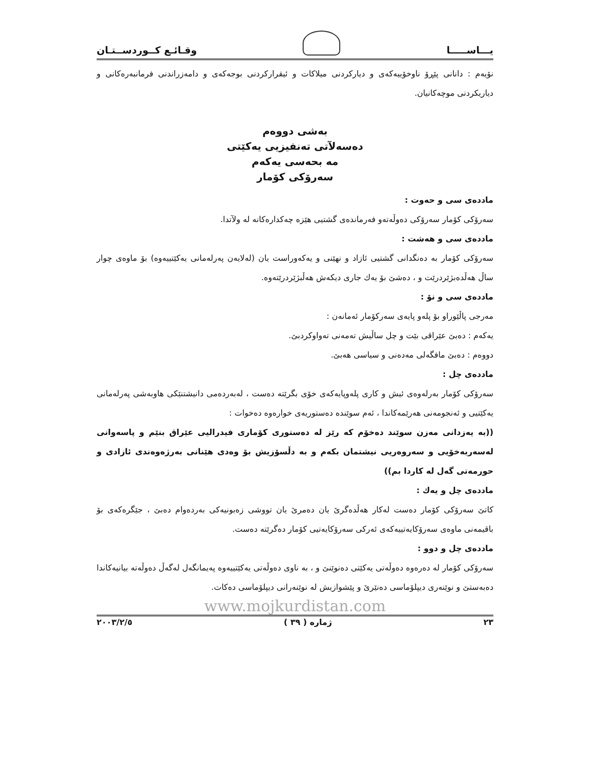يـــاســـــا وقـائـع كــوردســتـان
نۆیەم : دانانی پێڕۆ ناوخۆییەکەی و دیارکردنی میلاکات و ئیقرارکردنی بوجەکەی و دامەزراندنی فرمانبەرەکانی و دیاریکردنی موچەکانیان.
بەشی دووەم
دەسەلآتی تەنفیزیی یەکێتی
مە بحەسی یەکەم
سەرۆکی کۆمار
ماددەی سی و حەوت :
سەرۆکی کۆمار سەرۆکی دەوڵەتەو فەرماندەی گشتیی هێزە چەکدارەکانە لە ولآتدا.
ماددەی سی و هەشت :
سەرۆکی کۆمار بە دەنگدانی گشتیی ئازاد و نهێنی و یەکەوراست یان (لەلایەن پەرلەمانی یەکێتییەوە) بۆ ماوەی چوار ساڵ هەڵدەبژێردرێت و ، دەشێ بۆ یەك جاری دیکەش هەڵبژێردرێتەوە.
ماددەی سی و نۆ :
مەرجی پاڵێوراو بۆ پلەو پایەی سەرکۆمار ئەمانەن :
یەکەم : دەبێ عێراقی بێت و چل ساڵیش تەمەنی تەواوکردبێ.
دووەم : دەبێ مافگەلی مەدەنی و سیاسی هەبێ.
ماددەی چل :
سەرۆکی کۆمار بەرلەوەی ئیش و کاری پلەوپایەکەی خۆی بگرێتە دەست ، لەبەردەمی دانیشتنێکی هاوبەشی پەرلەمانی یەکێتیی و ئەنجومەنی هەرێمەکاندا ، ئەم سوێندە دەستوریەی خوارەوە دەخوات :
((بە یەزدانی مەزن سوێند دەخۆم کە رێز لە دەستوری کۆماری فیدرالیی عێراق بنێم و پاسەوانی لەسەربەخۆیی و سەروەریی نیشتمان بکەم و بە دڵسۆزیش بۆ وەدی هێنانی بەرژەوەندی ئازادی و حورمەتی گەل لە کاردا بم))
ماددەی چل و یەك :
کاتێ سەرۆکی کۆمار دەست لەکار هەڵدەگرێ یان دەمرێ یان تووشی زەبونیەکی بەردەوام دەبێ ، جێگرەکەی بۆ باقیمەنی ماوەی سەرۆکایەتییەکەی ئەرکی سەرۆکایەتیی کۆمار دەگرێتە دەست.
ماددەی چل و دوو :
سەرۆکی کۆمار لە دەرەوە دەوڵەتی یەکێتی دەنوێنێ و ، بە ناوی دەوڵەتی یەکێتییەوە پەیمانگەل لەگەڵ دەوڵەتە بیانیەکاندا دەبەستێ و نوێنەری دیپلۆماسی دەنێرێ و پێشوازیش لە نوێنەرانی دیپلۆماسی دەکات.
www.mojkurdistan.com
٢٣ ژمارە ( ٣٩ ) ٢٠٠٣/٢/٥